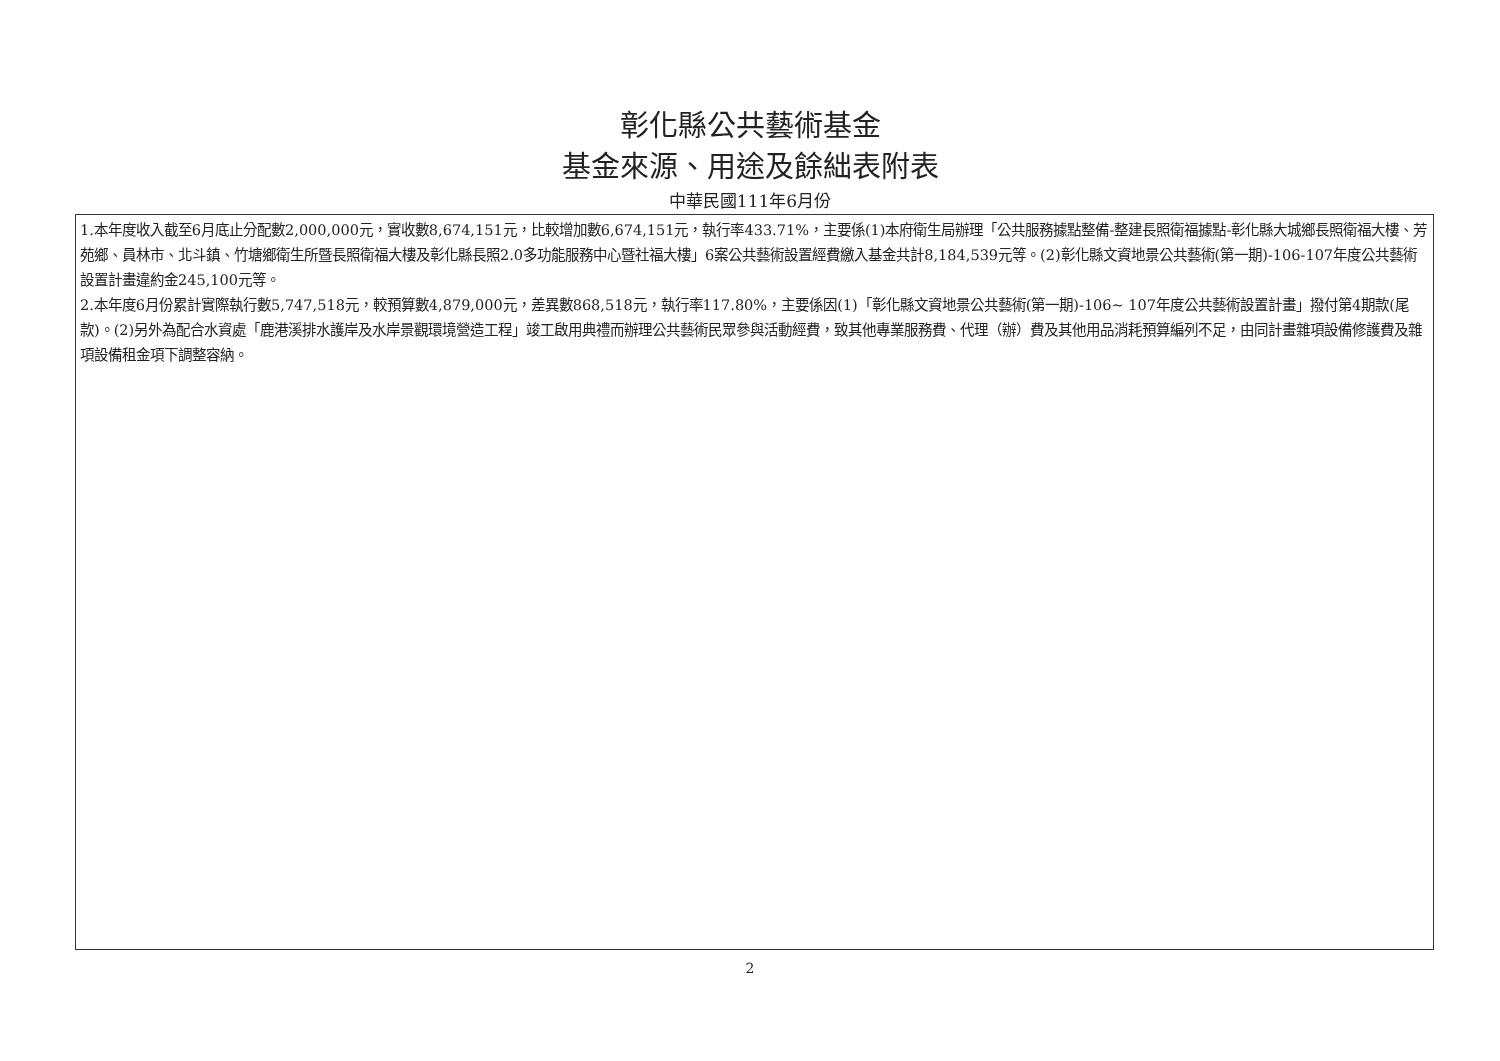彰化縣公共藝術基金
基金來源、用途及餘絀表附表
中華民國111年6月份
1.本年度收入截至6月底止分配數2,000,000元，實收數8,674,151元，比較增加數6,674,151元，執行率433.71%，主要係(1)本府衛生局辦理「公共服務據點整備-整建長照衛福據點-彰化縣大城鄉長照衛福大樓、芳苑鄉、員林市、北斗鎮、竹塘鄉衛生所暨長照衛福大樓及彰化縣長照2.0多功能服務中心暨社福大樓」6案公共藝術設置經費繳入基金共計8,184,539元等。(2)彰化縣文資地景公共藝術(第一期)-106-107年度公共藝術設置計畫違約金245,100元等。
2.本年度6月份累計實際執行數5,747,518元，較預算數4,879,000元，差異數868,518元，執行率117.80%，主要係因(1)「彰化縣文資地景公共藝術(第一期)-106~ 107年度公共藝術設置計畫」撥付第4期款(尾款)。(2)另外為配合水資處「鹿港溪排水護岸及水岸景觀環境營造工程」竣工啟用典禮而辦理公共藝術民眾參與活動經費，致其他專業服務費、代理（辦）費及其他用品消耗預算編列不足，由同計畫雜項設備修護費及雜項設備租金項下調整容納。
2